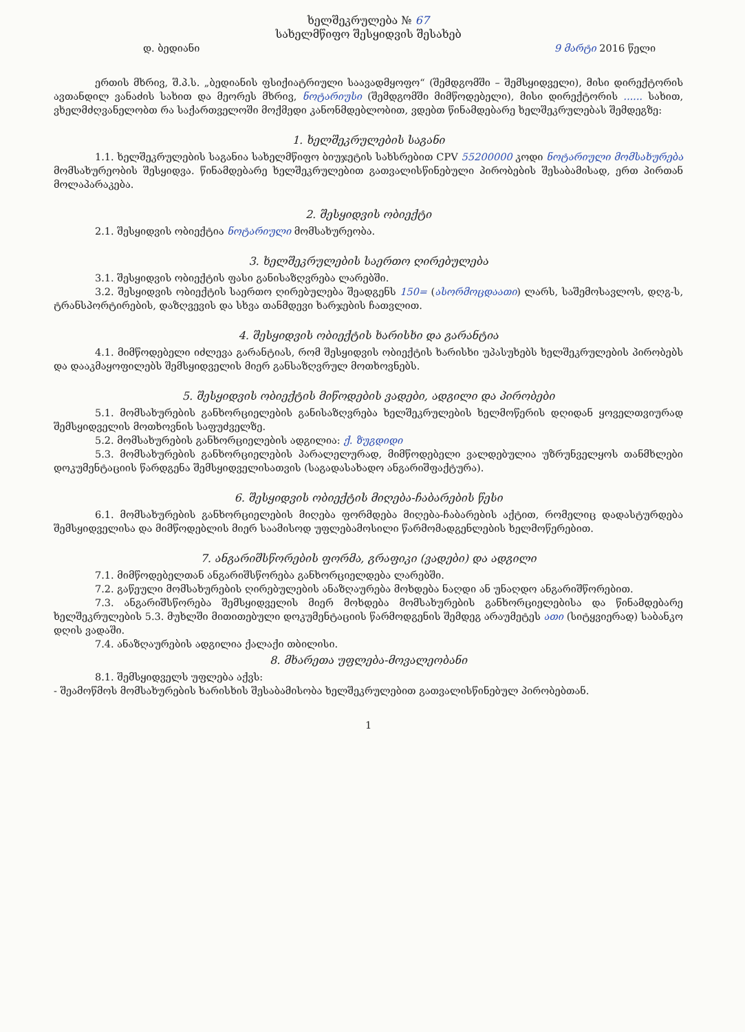ხელშეკრულება № 67
სახელმწიფო შესყიდვის შესახებ
დ. ბედიანი 9 მარტი 2016 წელი
ერთის მხრივ, შ.პ.ს. „ბედიანის ფსიქიატრიული საავადმყოფო“ (შემდგომში – შემსყიდველი), მისი დირექტორის ავთანდილ ვანაძის სახით და მეორეს მხრივ, ნოტარიუსი (შემდგომში მიმწოდებელი), მისი დირექტორის ...... სახით, ვხელმძღვანელობთ რა საქართველოში მოქმედი კანონმდებლობით, ვდებთ წინამდებარე ხელშეკრულებას შემდეგზე:
1. ხელშეკრულების საგანი
1.1. ხელშეკრულების საგანია სახელმწიფო ბიუჯეტის სახსრებით CPV 55200000 კოდი ნოტარიული მომსახურება მომსახურეობის შესყიდვა. წინამდებარე ხელშეკრულებით გათვალისწინებული პირობების შესაბამისად, ერთ პირთან მოლაპარაკება.
2. შესყიდვის ობიექტი
2.1. შესყიდვის ობიექტია ნოტარიული მომსახურეობა.
3. ხელშეკრულების საერთო ღირებულება
3.1. შესყიდვის ობიექტის ფასი განისაზღვრება ლარებში.
3.2. შესყიდვის ობიექტის საერთო ღირებულება შეადგენს 150= (ასორმოცდაათი) ლარს, საშემოსავლოს, დღგ-ს, ტრანსპორტირების, დაზღვევის და სხვა თანმდევი ხარჯების ჩათვლით.
4. შესყიდვის ობიექტის ხარისხი და გარანტია
4.1. მიმწოდებელი იძლევა გარანტიას, რომ შესყიდვის ობიექტის ხარისხი უპასუხებს ხელშეკრულების პირობებს და დააკმაყოფილებს შემსყიდველის მიერ განსაზღვრულ მოთხოვნებს.
5. შესყიდვის ობიექტის მიწოდების ვადები, ადგილი და პირობები
5.1. მომსახურების განხორციელების განისაზღვრება ხელშეკრულების ხელმოწერის დღიდან ყოველთვიურად შემსყიდველის მოთხოვნის საფუძველზე.
5.2. მომსახურების განხორციელების ადგილია: ქ. ზუგდიდი
5.3. მომსახურების განხორციელების პარალელურად, მიმწოდებელი ვალდებულია უზრუნველყოს თანმხლები დოკუმენტაციის წარდგენა შემსყიდველისათვის (საგადასახადო ანგარიშფაქტურა).
6. შესყიდვის ობიექტის მიღება-ჩაბარების წესი
6.1. მომსახურების განხორციელების მიღება ფორმდება მიღება-ჩაბარების აქტით, რომელიც დადასტურდება შემსყიდველისა და მიმწოდებლის მიერ საამისოდ უფლებამოსილი წარმომადგენლების ხელმოწერებით.
7. ანგარიშსწორების ფორმა, გრაფიკი (ვადები) და ადგილი
7.1. მიმწოდებელთან ანგარიშსწორება განხორციელდება ლარებში.
7.2. გაწეული მომსახურების ღირებულების ანაზღაურება მოხდება ნაღდი ან უნაღდო ანგარიშწორებით.
7.3. ანგარიშსწორება შემსყიდველის მიერ მოხდება მომსახურების განხორციელებისა და წინამდებარე ხელშეკრულების 5.3. მუხლში მითითებული დოკუმენტაციის წარმოდგენის შემდეგ არაუმეტეს ათი (სიტყვიერად) საბანკო დღის ვადაში.
7.4. ანაზღაურების ადგილია ქალაქი თბილისი.
8. მხარეთა უფლება-მოვალეობანი
8.1. შემსყიდველს უფლება აქვს:
- შეამოწმოს მომსახურების ხარისხის შესაბამისობა ხელშეკრულებით გათვალისწინებულ პირობებთან.
1